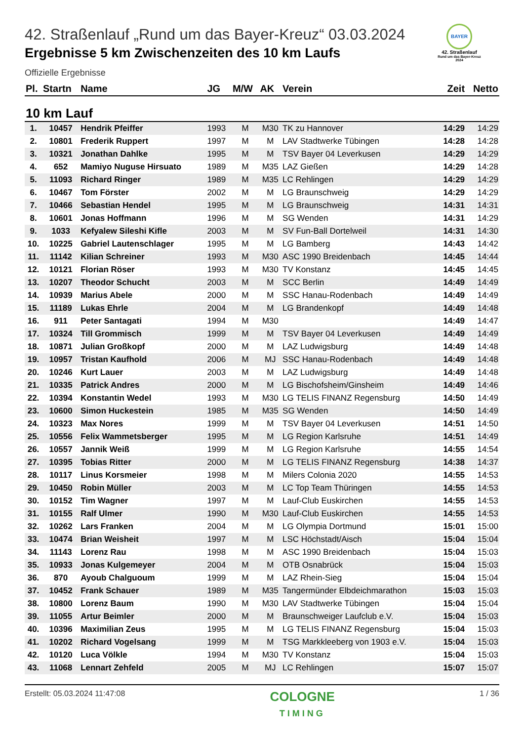BAYER
42. Straßenlauf
Rund um das Bayer-Kreuz
2024
42. Straßenlauf „Rund um das Bayer-Kreuz“ 03.03.2024
Ergebnisse 5 km Zwischenzeiten des 10 km Laufs
Offizielle Ergebnisse
| Pl. | Startn | Name | JG | M/W | AK | Verein | Zeit | Netto |
| --- | --- | --- | --- | --- | --- | --- | --- | --- |
| 10 km Lauf | | | | | | | | |
| 1. | 10457 | Hendrik Pfeiffer | 1993 | M | M30 | TK zu Hannover | 14:29 | 14:29 |
| 2. | 10801 | Frederik Ruppert | 1997 | M | M | LAV Stadtwerke Tübingen | 14:28 | 14:28 |
| 3. | 10321 | Jonathan Dahlke | 1995 | M | M | TSV Bayer 04 Leverkusen | 14:29 | 14:29 |
| 4. | 652 | Mamiyo Nuguse Hirsuato | 1989 | M | M35 | LAZ Gießen | 14:29 | 14:28 |
| 5. | 11093 | Richard Ringer | 1989 | M | M35 | LC Rehlingen | 14:29 | 14:29 |
| 6. | 10467 | Tom Förster | 2002 | M | M | LG Braunschweig | 14:29 | 14:29 |
| 7. | 10466 | Sebastian Hendel | 1995 | M | M | LG Braunschweig | 14:31 | 14:31 |
| 8. | 10601 | Jonas Hoffmann | 1996 | M | M | SG Wenden | 14:31 | 14:29 |
| 9. | 1033 | Kefyalew Sileshi Kifle | 2003 | M | M | SV Fun-Ball Dortelweil | 14:31 | 14:30 |
| 10. | 10225 | Gabriel Lautenschlager | 1995 | M | M | LG Bamberg | 14:43 | 14:42 |
| 11. | 11142 | Kilian Schreiner | 1993 | M | M30 | ASC 1990 Breidenbach | 14:45 | 14:44 |
| 12. | 10121 | Florian Röser | 1993 | M | M30 | TV Konstanz | 14:45 | 14:45 |
| 13. | 10207 | Theodor Schucht | 2003 | M | M | SCC Berlin | 14:49 | 14:49 |
| 14. | 10939 | Marius Abele | 2000 | M | M | SSC Hanau-Rodenbach | 14:49 | 14:49 |
| 15. | 11189 | Lukas Ehrle | 2004 | M | M | LG Brandenkopf | 14:49 | 14:48 |
| 16. | 911 | Peter Santagati | 1994 | M | M30 | | 14:49 | 14:47 |
| 17. | 10324 | Till Grommisch | 1999 | M | M | TSV Bayer 04 Leverkusen | 14:49 | 14:49 |
| 18. | 10871 | Julian Großkopf | 2000 | M | M | LAZ Ludwigsburg | 14:49 | 14:48 |
| 19. | 10957 | Tristan Kaufhold | 2006 | M | MJ | SSC Hanau-Rodenbach | 14:49 | 14:48 |
| 20. | 10246 | Kurt Lauer | 2003 | M | M | LAZ Ludwigsburg | 14:49 | 14:48 |
| 21. | 10335 | Patrick Andres | 2000 | M | M | LG Bischofsheim/Ginsheim | 14:49 | 14:46 |
| 22. | 10394 | Konstantin Wedel | 1993 | M | M30 | LG TELIS FINANZ Regensburg | 14:50 | 14:49 |
| 23. | 10600 | Simon Huckestein | 1985 | M | M35 | SG Wenden | 14:50 | 14:49 |
| 24. | 10323 | Max Nores | 1999 | M | M | TSV Bayer 04 Leverkusen | 14:51 | 14:50 |
| 25. | 10556 | Felix Wammetsberger | 1995 | M | M | LG Region Karlsruhe | 14:51 | 14:49 |
| 26. | 10557 | Jannik Weiß | 1999 | M | M | LG Region Karlsruhe | 14:55 | 14:54 |
| 27. | 10395 | Tobias Ritter | 2000 | M | M | LG TELIS FINANZ Regensburg | 14:38 | 14:37 |
| 28. | 10117 | Linus Korsmeier | 1998 | M | M | Milers Colonia 2020 | 14:55 | 14:53 |
| 29. | 10450 | Robin Müller | 2003 | M | M | LC Top Team Thüringen | 14:55 | 14:53 |
| 30. | 10152 | Tim Wagner | 1997 | M | M | Lauf-Club Euskirchen | 14:55 | 14:53 |
| 31. | 10155 | Ralf Ulmer | 1990 | M | M30 | Lauf-Club Euskirchen | 14:55 | 14:53 |
| 32. | 10262 | Lars Franken | 2004 | M | M | LG Olympia Dortmund | 15:01 | 15:00 |
| 33. | 10474 | Brian Weisheit | 1997 | M | M | LSC Höchstadt/Aisch | 15:04 | 15:04 |
| 34. | 11143 | Lorenz Rau | 1998 | M | M | ASC 1990 Breidenbach | 15:04 | 15:03 |
| 35. | 10933 | Jonas Kulgemeyer | 2004 | M | M | OTB Osnabrück | 15:04 | 15:03 |
| 36. | 870 | Ayoub Chalguoum | 1999 | M | M | LAZ Rhein-Sieg | 15:04 | 15:04 |
| 37. | 10452 | Frank Schauer | 1989 | M | M35 | Tangermünder Elbdeichmarathon | 15:03 | 15:03 |
| 38. | 10800 | Lorenz Baum | 1990 | M | M30 | LAV Stadtwerke Tübingen | 15:04 | 15:04 |
| 39. | 11055 | Artur Beimler | 2000 | M | M | Braunschweiger Laufclub e.V. | 15:04 | 15:03 |
| 40. | 10396 | Maximilian Zeus | 1995 | M | M | LG TELIS FINANZ Regensburg | 15:04 | 15:03 |
| 41. | 10202 | Richard Vogelsang | 1999 | M | M | TSG Markkleeberg von 1903 e.V. | 15:04 | 15:03 |
| 42. | 10120 | Luca Völkle | 1994 | M | M30 | TV Konstanz | 15:04 | 15:03 |
| 43. | 11068 | Lennart Zehfeld | 2005 | M | MJ | LC Rehlingen | 15:07 | 15:07 |
Erstellt: 05.03.2024 11:47:08 COLOGNE
TIMING 1 / 36